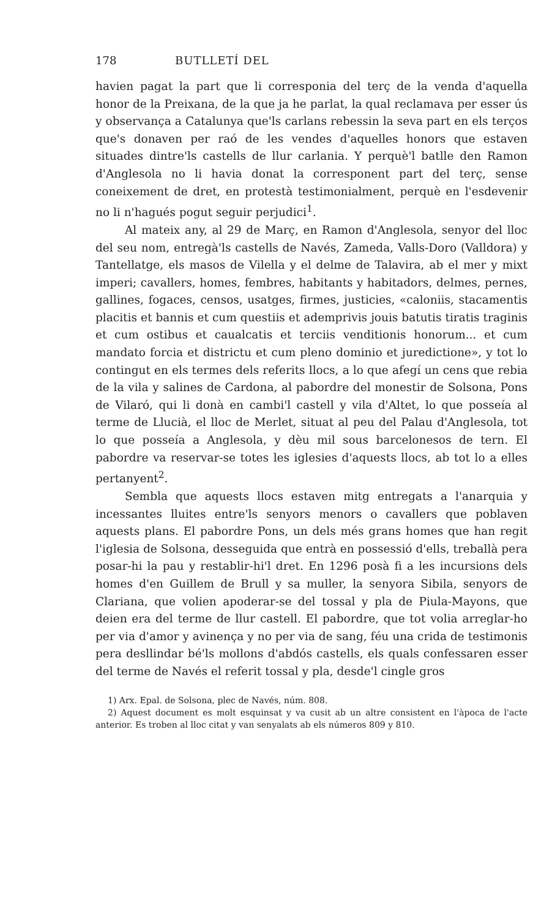178 BUTLLETÍ DEL
havien pagat la part que li corresponia del terç de la venda d'aquella honor de la Preixana, de la que ja he parlat, la qual reclamava per esser ús y observança a Catalunya que'ls carlans rebessin la seva part en els terços que's donaven per raó de les vendes d'aquelles honors que estaven situades dintre'ls castells de llur carlania. Y perquè'l batlle den Ramon d'Anglesola no li havia donat la corresponent part del terç, sense coneixement de dret, en protestà testimonialment, perquè en l'esdevenir no li n'hagués pogut seguir perjudici<sup>1</sup>.
Al mateix any, al 29 de Març, en Ramon d'Anglesola, senyor del lloc del seu nom, entregà'ls castells de Navés, Zameda, Valls-Doro (Valldora) y Tantellatge, els masos de Vilella y el delme de Talavira, ab el mer y mixt imperi; cavallers, homes, fembres, habitants y habitadors, delmes, pernes, gallines, fogaces, censos, usatges, firmes, justicies, «caloniis, stacamentis placitis et bannis et cum questiis et ademprivis jouis batutis tiratis traginis et cum ostibus et caualcatis et terciis venditionis honorum... et cum mandato forcia et districtu et cum pleno dominio et juredictione», y tot lo contingut en els termes dels referits llocs, a lo que afegí un cens que rebia de la vila y salines de Cardona, al pabordre del monestir de Solsona, Pons de Vilaró, qui li donà en cambi'l castell y vila d'Altet, lo que posseía al terme de Llucià, el lloc de Merlet, situat al peu del Palau d'Anglesola, tot lo que posseía a Anglesola, y dèu mil sous barcelonesos de tern. El pabordre va reservar-se totes les iglesies d'aquests llocs, ab tot lo a elles pertanyent<sup>2</sup>.
Sembla que aquests llocs estaven mitg entregats a l'anarquia y incessantes lluites entre'ls senyors menors o cavallers que poblaven aquests plans. El pabordre Pons, un dels més grans homes que han regit l'iglesia de Solsona, desseguida que entrà en possessió d'ells, treballà pera posar-hi la pau y restablir-hi'l dret. En 1296 posà fi a les incursions dels homes d'en Guillem de Brull y sa muller, la senyora Sibila, senyors de Clariana, que volien apoderar-se del tossal y pla de Piula-Mayons, que deien era del terme de llur castell. El pabordre, que tot volia arreglar-ho per via d'amor y avinença y no per via de sang, féu una crida de testimonis pera desllindar bé'ls mollons d'abdós castells, els quals confessaren esser del terme de Navés el referit tossal y pla, desde'l cingle gros
1) Arx. Epal. de Solsona, plec de Navés, núm. 808.
2) Aquest document es molt esquinsat y va cusit ab un altre consistent en l'àpoca de l'acte anterior. Es troben al lloc citat y van senyalats ab els números 809 y 810.